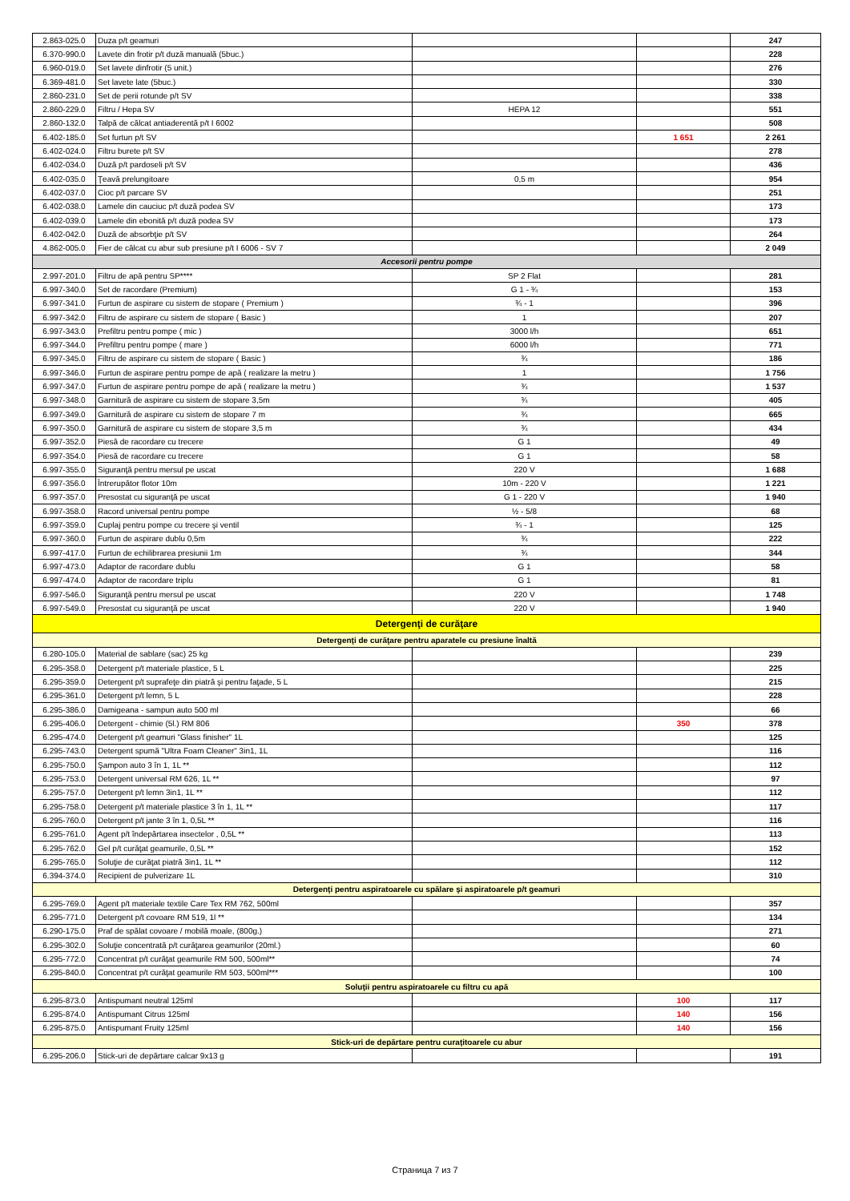| 2.863-025.0 | Duza p/t geamuri | | | 247 |
| 6.370-990.0 | Lavete din frotir p/t duză manuală (5buc.) | | | 228 |
| 6.960-019.0 | Set lavete dinfrotir (5 unit.) | | | 276 |
| 6.369-481.0 | Set lavete late (5buc.) | | | 330 |
| 2.860-231.0 | Set de perii rotunde p/t SV | | | 338 |
| 2.860-229.0 | Filtru / Hepa SV | HEPA 12 | | 551 |
| 2.860-132.0 | Talpă de călcat antiaderentă p/t I 6002 | | | 508 |
| 6.402-185.0 | Set furtun p/t SV | | 1 651 | 2 261 |
| 6.402-024.0 | Filtru burete p/t SV | | | 278 |
| 6.402-034.0 | Duză p/t pardoseli p/t SV | | | 436 |
| 6.402-035.0 | Ţeavă prelungitoare | 0,5 m | | 954 |
| 6.402-037.0 | Cioc p/t parcare SV | | | 251 |
| 6.402-038.0 | Lamele din cauciuc p/t duză podea SV | | | 173 |
| 6.402-039.0 | Lamele din ebonită p/t duză podea SV | | | 173 |
| 6.402-042.0 | Duză de absorbţie p/t SV | | | 264 |
| 4.862-005.0 | Fier de călcat cu abur sub presiune p/t I 6006 - SV 7 | | | 2 049 |
| Accesorii pentru pompe | | | | |
| 2.997-201.0 | Filtru de apă pentru SP**** | SP 2 Flat | | 281 |
| 6.997-340.0 | Set de racordare (Premium) | G 1 - ¾ | | 153 |
| 6.997-341.0 | Furtun de aspirare cu sistem de stopare ( Premium ) | ¾ - 1 | | 396 |
| 6.997-342.0 | Filtru de aspirare cu sistem de stopare ( Basic ) | 1 | | 207 |
| 6.997-343.0 | Prefiltru pentru pompe ( mic ) | 3000 l/h | | 651 |
| 6.997-344.0 | Prefiltru pentru pompe ( mare ) | 6000 l/h | | 771 |
| 6.997-345.0 | Filtru de aspirare cu sistem de stopare ( Basic ) | ¾ | | 186 |
| 6.997-346.0 | Furtun de aspirare pentru pompe de apă ( realizare la metru ) | 1 | | 1 756 |
| 6.997-347.0 | Furtun de aspirare pentru pompe de apă ( realizare la metru ) | ¾ | | 1 537 |
| 6.997-348.0 | Garnitură de aspirare cu sistem de stopare 3,5m | ¾ | | 405 |
| 6.997-349.0 | Garnitură de aspirare cu sistem de stopare 7 m | ¾ | | 665 |
| 6.997-350.0 | Garnitură de aspirare cu sistem de stopare 3,5 m | ¾ | | 434 |
| 6.997-352.0 | Piesă de racordare cu trecere | G 1 | | 49 |
| 6.997-354.0 | Piesă de racordare cu trecere | G 1 | | 58 |
| 6.997-355.0 | Siguranţă pentru mersul pe uscat | 220 V | | 1 688 |
| 6.997-356.0 | Întrerupător flotor 10m | 10m - 220 V | | 1 221 |
| 6.997-357.0 | Presostat cu siguranţă pe uscat | G 1 - 220 V | | 1 940 |
| 6.997-358.0 | Racord universal pentru pompe | ½ - 5/8 | | 68 |
| 6.997-359.0 | Cuplaj pentru pompe cu trecere şi ventil | ¾ - 1 | | 125 |
| 6.997-360.0 | Furtun de aspirare dublu 0,5m | ¾ | | 222 |
| 6.997-417.0 | Furtun de echilibrarea presiunii 1m | ¾ | | 344 |
| 6.997-473.0 | Adaptor de racordare dublu | G 1 | | 58 |
| 6.997-474.0 | Adaptor de racordare triplu | G 1 | | 81 |
| 6.997-546.0 | Siguranţă pentru mersul pe uscat | 220 V | | 1 748 |
| 6.997-549.0 | Presostat cu siguranţă pe uscat | 220 V | | 1 940 |
| Detergenţi de curăţare | | | | |
| Detergenţi de curăţare pentru aparatele cu presiune înaltă | | | | |
| 6.280-105.0 | Material de sablare (sac) 25 kg | | | 239 |
| 6.295-358.0 | Detergent p/t materiale plastice, 5 L | | | 225 |
| 6.295-359.0 | Detergent p/t suprafeţe din piatră şi pentru faţade, 5 L | | | 215 |
| 6.295-361.0 | Detergent p/t lemn, 5 L | | | 228 |
| 6.295-386.0 | Damigeana - sampun auto 500 ml | | | 66 |
| 6.295-406.0 | Detergent - chimie (5l.) RM 806 | | 350 | 378 |
| 6.295-474.0 | Detergent p/t geamuri "Glass finisher" 1L | | | 125 |
| 6.295-743.0 | Detergent spumă "Ultra Foam Cleaner" 3in1, 1L | | | 116 |
| 6.295-750.0 | Şampon auto 3 în 1, 1L ** | | | 112 |
| 6.295-753.0 | Detergent universal RM 626, 1L ** | | | 97 |
| 6.295-757.0 | Detergent p/t lemn 3in1, 1L ** | | | 112 |
| 6.295-758.0 | Detergent p/t materiale plastice 3 în 1, 1L ** | | | 117 |
| 6.295-760.0 | Detergent p/t jante 3 în 1, 0,5L ** | | | 116 |
| 6.295-761.0 | Agent p/t îndepărtarea insectelor , 0,5L ** | | | 113 |
| 6.295-762.0 | Gel p/t curăţat geamurile, 0,5L ** | | | 152 |
| 6.295-765.0 | Soluţie de curăţat piatră 3in1, 1L ** | | | 112 |
| 6.394-374.0 | Recipient de pulverizare 1L | | | 310 |
| Detergenţi pentru aspiratoarele cu spălare şi aspiratoarele p/t geamuri | | | | |
| 6.295-769.0 | Agent p/t materiale textile Care Tex RM 762, 500ml | | | 357 |
| 6.295-771.0 | Detergent p/t covoare RM 519, 1l ** | | | 134 |
| 6.290-175.0 | Praf de spălat covoare / mobilă moale, (800g.) | | | 271 |
| 6.295-302.0 | Soluţie concentrată p/t curăţarea geamurilor (20ml.) | | | 60 |
| 6.295-772.0 | Concentrat p/t curăţat geamurile RM 500, 500ml** | | | 74 |
| 6.295-840.0 | Concentrat p/t curăţat geamurile RM 503, 500ml*** | | | 100 |
| Soluţii pentru aspiratoarele cu filtru cu apă | | | | |
| 6.295-873.0 | Antispumant neutral 125ml | | 100 | 117 |
| 6.295-874.0 | Antispumant Citrus 125ml | | 140 | 156 |
| 6.295-875.0 | Antispumant Fruity 125ml | | 140 | 156 |
| Stick-uri de depărtare pentru curaţitoarele cu abur | | | | |
| 6.295-206.0 | Stick-uri de depărtare calcar 9x13 g | | | 191 |
Страница 7 из 7